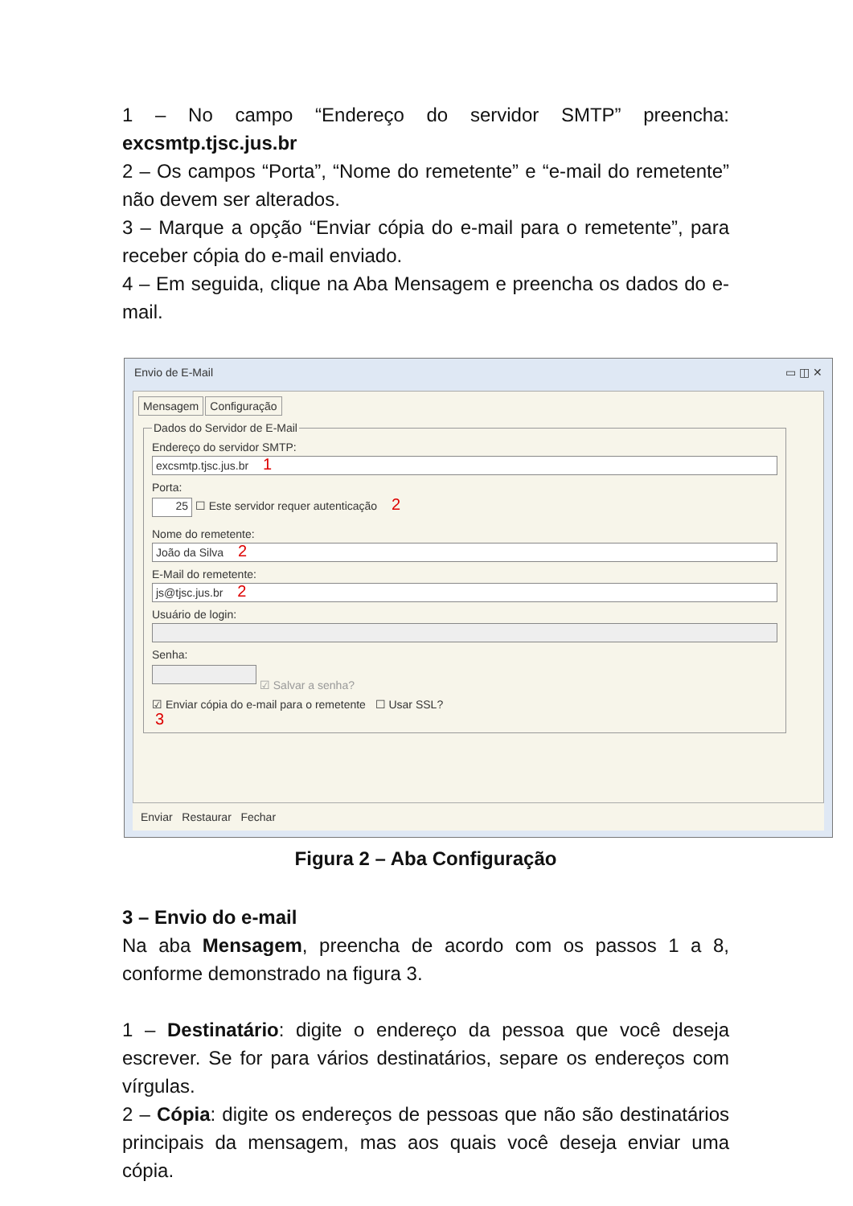1 – No campo “Endereço do servidor SMTP” preencha: excsmtp.tjsc.jus.br
2 – Os campos “Porta”, “Nome do remetente” e “e-mail do remetente” não devem ser alterados.
3 – Marque a opção “Enviar cópia do e-mail para o remetente”, para receber cópia do e-mail enviado.
4 – Em seguida, clique na Aba Mensagem e preencha os dados do e-mail.
Envio de E-Mail ▭ ◫ ✕
Mensagem Configuração
Dados do Servidor de E-Mail Endereço do servidor SMTP:
excsmtp.tjsc.jus.br 1
Porta:
25 ☐ Este servidor requer autenticação 2
Nome do remetente:
João da Silva 2
E-Mail do remetente:
js@tjsc.jus.br 2
Usuário de login:
Senha:
☑ Salvar a senha?
☑ Enviar cópia do e-mail para o remetente ☐ Usar SSL?
3
Enviar Restaurar Fechar
Figura 2 – Aba Configuração
3 – Envio do e-mail
Na aba Mensagem, preencha de acordo com os passos 1 a 8, conforme demonstrado na figura 3.
1 – Destinatário: digite o endereço da pessoa que você deseja escrever. Se for para vários destinatários, separe os endereços com vírgulas.
2 – Cópia: digite os endereços de pessoas que não são destinatários principais da mensagem, mas aos quais você deseja enviar uma cópia.